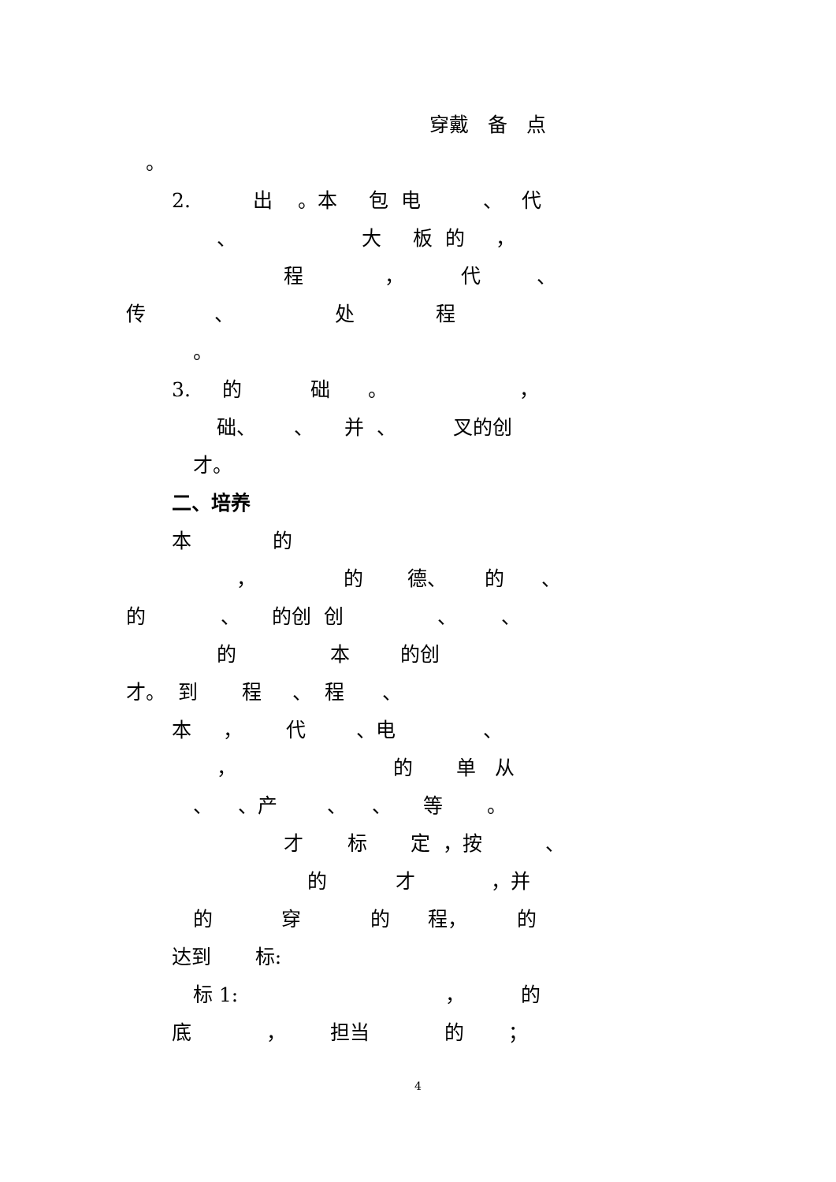穿戴 备 点
。
2. 出 。本 包 电 、 代
、 大 板 的 ，
程 ， 代 、
传 、 处 程
。
3. 的 础 。 ，
础、 、 并 、 叉的创
才。
二、培养
本 的
， 的 德、 的 、
的 、 的创 创 、 、
的 本 的创
才。 到 程 、 程 、
本 ， 代 、电 、
， 的 单 从
、 、产 、 、 等 。
才 标 定 ，按 、
的 才 ，并
的 穿 的 程， 的
达到 标:
标 1: ， 的
底 ， 担当 的 ；
4